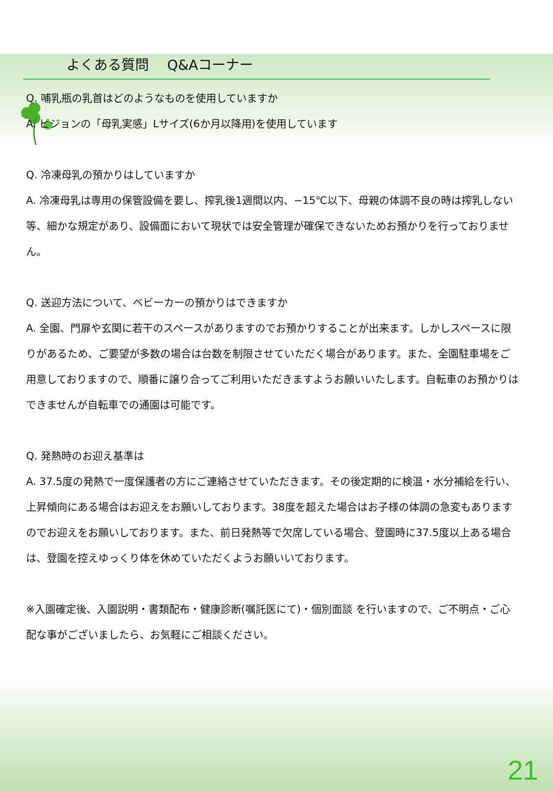よくある質問　 Q&Aコーナー
Q. 哺乳瓶の乳首はどのようなものを使用していますか
A. ピジョンの「母乳実感」Lサイズ(6か月以降用)を使用しています
Q. 冷凍母乳の預かりはしていますか
A. 冷凍母乳は専用の保管設備を要し、搾乳後1週間以内、−15℃以下、母親の体調不良の時は搾乳しない等、細かな規定があり、設備面において現状では安全管理が確保できないためお預かりを行っておりません。
Q. 送迎方法について、ベビーカーの預かりはできますか
A. 全園、門扉や玄関に若干のスペースがありますのでお預かりすることが出来ます。しかしスペースに限りがあるため、ご要望が多数の場合は台数を制限させていただく場合があります。また、全園駐車場をご用意しておりますので、順番に譲り合ってご利用いただきますようお願いいたします。自転車のお預かりはできませんが自転車での通園は可能です。
Q. 発熱時のお迎え基準は
A. 37.5度の発熱で一度保護者の方にご連絡させていただきます。その後定期的に検温・水分補給を行い、上昇傾向にある場合はお迎えをお願いしております。38度を超えた場合はお子様の体調の急変もありますのでお迎えをお願いしております。また、前日発熱等で欠席している場合、登園時に37.5度以上ある場合は、登園を控えゆっくり体を休めていただくようお願いいております。
※入園確定後、入園説明・書類配布・健康診断(嘱託医にて)・個別面談 を行いますので、ご不明点・ご心配な事がございましたら、お気軽にご相談ください。
21